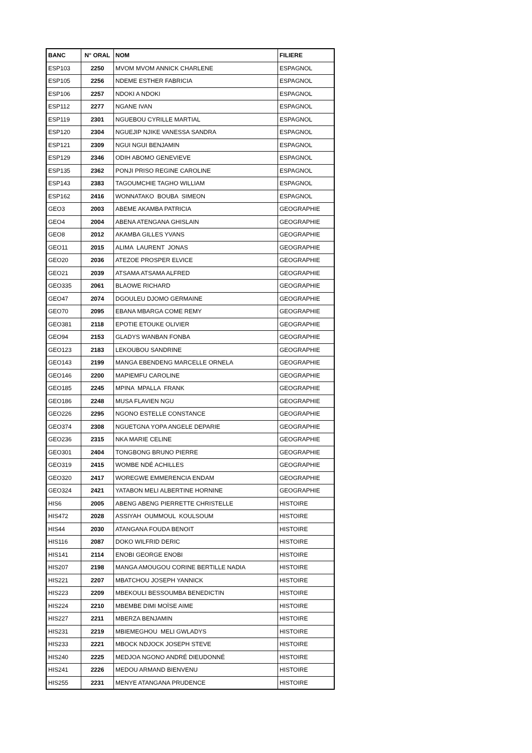| BANC | N° ORAL | NOM | FILIERE |
| --- | --- | --- | --- |
| ESP103 | 2250 | MVOM MVOM ANNICK CHARLENE | ESPAGNOL |
| ESP105 | 2256 | NDEME ESTHER FABRICIA | ESPAGNOL |
| ESP106 | 2257 | NDOKI A NDOKI | ESPAGNOL |
| ESP112 | 2277 | NGANE IVAN | ESPAGNOL |
| ESP119 | 2301 | NGUEBOU CYRILLE MARTIAL | ESPAGNOL |
| ESP120 | 2304 | NGUEJIP NJIKE VANESSA SANDRA | ESPAGNOL |
| ESP121 | 2309 | NGUI NGUI BENJAMIN | ESPAGNOL |
| ESP129 | 2346 | ODIH ABOMO GENEVIEVE | ESPAGNOL |
| ESP135 | 2362 | PONJI PRISO REGINE CAROLINE | ESPAGNOL |
| ESP143 | 2383 | TAGOUMCHIE TAGHO WILLIAM | ESPAGNOL |
| ESP162 | 2416 | WONNATAKO BOUBA SIMEON | ESPAGNOL |
| GEO3 | 2003 | ABEME AKAMBA PATRICIA | GEOGRAPHIE |
| GEO4 | 2004 | ABENA ATENGANA GHISLAIN | GEOGRAPHIE |
| GEO8 | 2012 | AKAMBA GILLES YVANS | GEOGRAPHIE |
| GEO11 | 2015 | ALIMA LAURENT JONAS | GEOGRAPHIE |
| GEO20 | 2036 | ATEZOE PROSPER ELVICE | GEOGRAPHIE |
| GEO21 | 2039 | ATSAMA ATSAMA ALFRED | GEOGRAPHIE |
| GEO335 | 2061 | BLAOWE RICHARD | GEOGRAPHIE |
| GEO47 | 2074 | DGOULEU DJOMO GERMAINE | GEOGRAPHIE |
| GEO70 | 2095 | EBANA MBARGA COME REMY | GEOGRAPHIE |
| GEO381 | 2118 | EPOTIE ETOUKE OLIVIER | GEOGRAPHIE |
| GEO94 | 2153 | GLADYS WANBAN FONBA | GEOGRAPHIE |
| GEO123 | 2183 | LEKOUBOU SANDRINE | GEOGRAPHIE |
| GEO143 | 2199 | MANGA EBENDENG MARCELLE ORNELA | GEOGRAPHIE |
| GEO146 | 2200 | MAPIEMFU CAROLINE | GEOGRAPHIE |
| GEO185 | 2245 | MPINA MPALLA FRANK | GEOGRAPHIE |
| GEO186 | 2248 | MUSA FLAVIEN NGU | GEOGRAPHIE |
| GEO226 | 2295 | NGONO ESTELLE CONSTANCE | GEOGRAPHIE |
| GEO374 | 2308 | NGUETGNA YOPA ANGELE DEPARIE | GEOGRAPHIE |
| GEO236 | 2315 | NKA MARIE CELINE | GEOGRAPHIE |
| GEO301 | 2404 | TONGBONG BRUNO PIERRE | GEOGRAPHIE |
| GEO319 | 2415 | WOMBE NDÉ ACHILLES | GEOGRAPHIE |
| GEO320 | 2417 | WOREGWE EMMERENCIA ENDAM | GEOGRAPHIE |
| GEO324 | 2421 | YATABON MELI ALBERTINE HORNINE | GEOGRAPHIE |
| HIS6 | 2005 | ABENG ABENG PIERRETTE CHRISTELLE | HISTOIRE |
| HIS472 | 2028 | ASSIYAH OUMMOUL KOULSOUM | HISTOIRE |
| HIS44 | 2030 | ATANGANA FOUDA BENOIT | HISTOIRE |
| HIS116 | 2087 | DOKO WILFRID DERIC | HISTOIRE |
| HIS141 | 2114 | ENOBI GEORGE ENOBI | HISTOIRE |
| HIS207 | 2198 | MANGA AMOUGOU CORINE BERTILLE NADIA | HISTOIRE |
| HIS221 | 2207 | MBATCHOU JOSEPH YANNICK | HISTOIRE |
| HIS223 | 2209 | MBEKOULI BESSOUMBA BENEDICTIN | HISTOIRE |
| HIS224 | 2210 | MBEMBE DIMI MOÏSE AIME | HISTOIRE |
| HIS227 | 2211 | MBERZA BENJAMIN | HISTOIRE |
| HIS231 | 2219 | MBIEMEGHOU MELI GWLADYS | HISTOIRE |
| HIS233 | 2221 | MBOCK NDJOCK JOSEPH STEVE | HISTOIRE |
| HIS240 | 2225 | MEDJOA NGONO ANDRÉ DIEUDONNÉ | HISTOIRE |
| HIS241 | 2226 | MEDOU ARMAND BIENVENU | HISTOIRE |
| HIS255 | 2231 | MENYE ATANGANA PRUDENCE | HISTOIRE |